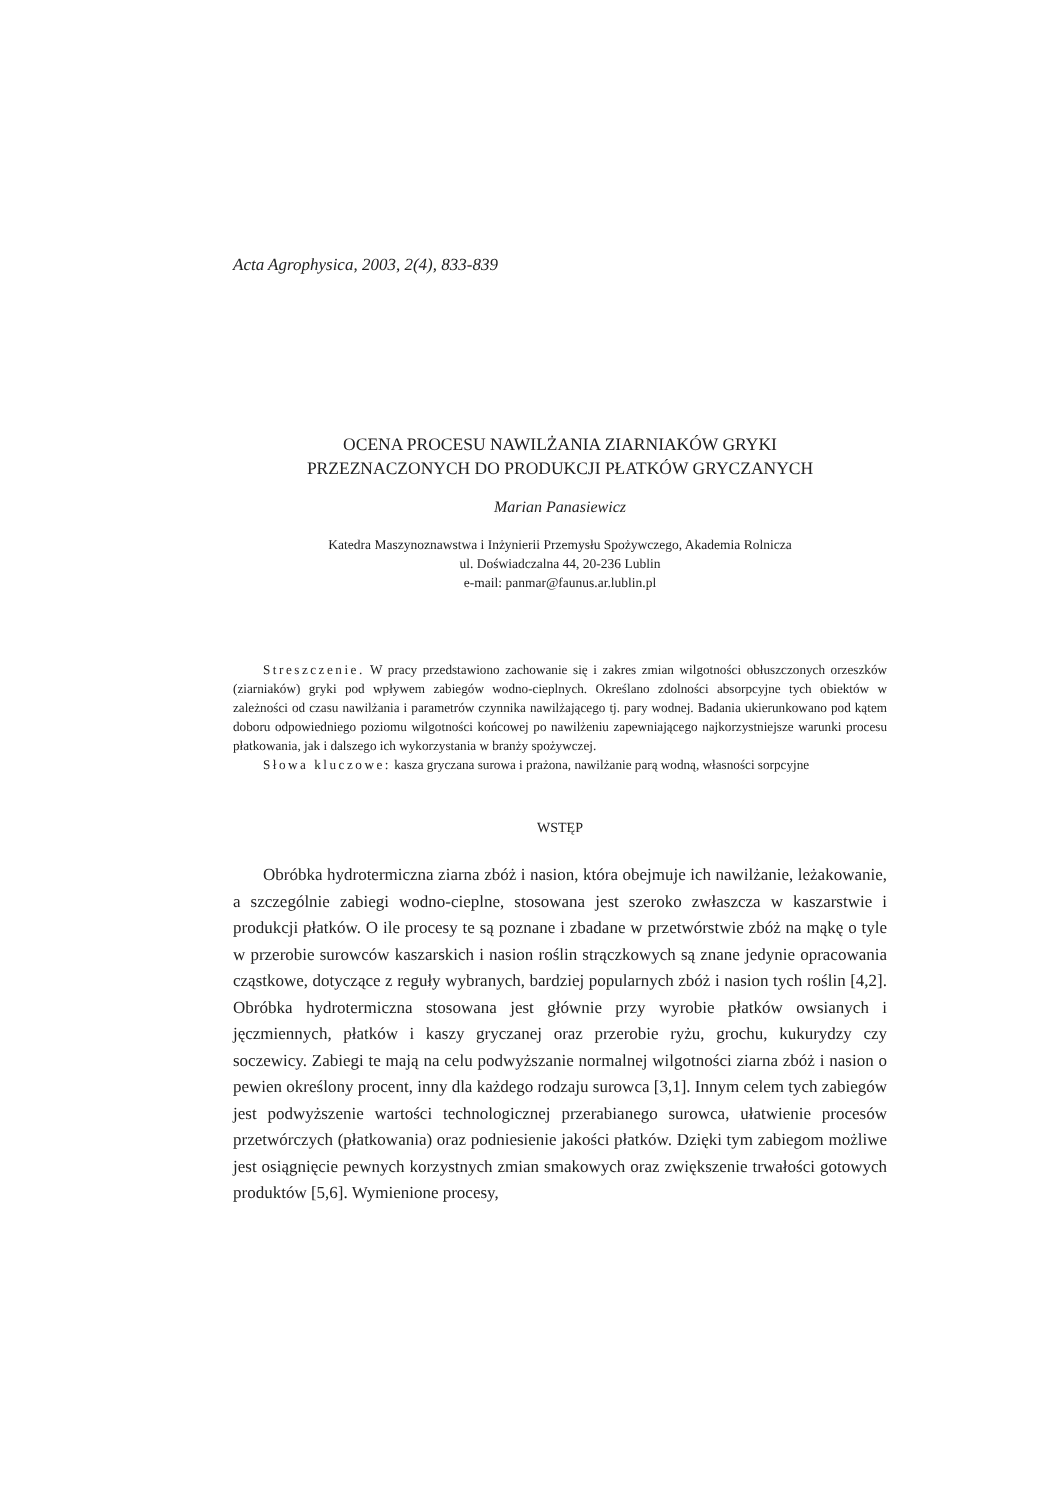Acta Agrophysica, 2003, 2(4), 833-839
OCENA PROCESU NAWILŻANIA ZIARNIAKÓW GRYKI
PRZEZNACZONYCH DO PRODUKCJI PŁATKÓW GRYCZANYCH
Marian Panasiewicz
Katedra Maszynoznawstwa i Inżynierii Przemysłu Spożywczego, Akademia Rolnicza
ul. Doświadczalna 44, 20-236 Lublin
e-mail: panmar@faunus.ar.lublin.pl
Streszczenie. W pracy przedstawiono zachowanie się i zakres zmian wilgotności obłuszczonych orzeszków (ziarniaków) gryki pod wpływem zabiegów wodno-cieplnych. Określano zdolności absorpcyjne tych obiektów w zależności od czasu nawilżania i parametrów czynnika nawilżającego tj. pary wodnej. Badania ukierunkowano pod kątem doboru odpowiedniego poziomu wilgotności końcowej po nawilżeniu zapewniającego najkorzystniejsze warunki procesu płatkowania, jak i dalszego ich wykorzystania w branży spożywczej.
Słowa kluczowe: kasza gryczana surowa i prażona, nawilżanie parą wodną, własności sorpcyjne
WSTĘP
Obróbka hydrotermiczna ziarna zbóż i nasion, która obejmuje ich nawilżanie, leżakowanie, a szczególnie zabiegi wodno-cieplne, stosowana jest szeroko zwłaszcza w kaszarstwie i produkcji płatków. O ile procesy te są poznane i zbadane w przetwórstwie zbóż na mąkę o tyle w przerobie surowców kaszarskich i nasion roślin strączkowych są znane jedynie opracowania cząstkowe, dotyczące z reguły wybranych, bardziej popularnych zbóż i nasion tych roślin [4,2]. Obróbka hydrotermiczna stosowana jest głównie przy wyrobie płatków owsianych i jęczmiennych, płatków i kaszy gryczanej oraz przerobie ryżu, grochu, kukurydzy czy soczewicy. Zabiegi te mają na celu podwyższanie normalnej wilgotności ziarna zbóż i nasion o pewien określony procent, inny dla każdego rodzaju surowca [3,1]. Innym celem tych zabiegów jest podwyższenie wartości technologicznej przerabianego surowca, ułatwienie procesów przetwórczych (płatkowania) oraz podniesienie jakości płatków. Dzięki tym zabiegom możliwe jest osiągnięcie pewnych korzystnych zmian smakowych oraz zwiększenie trwałości gotowych produktów [5,6]. Wymienione procesy,